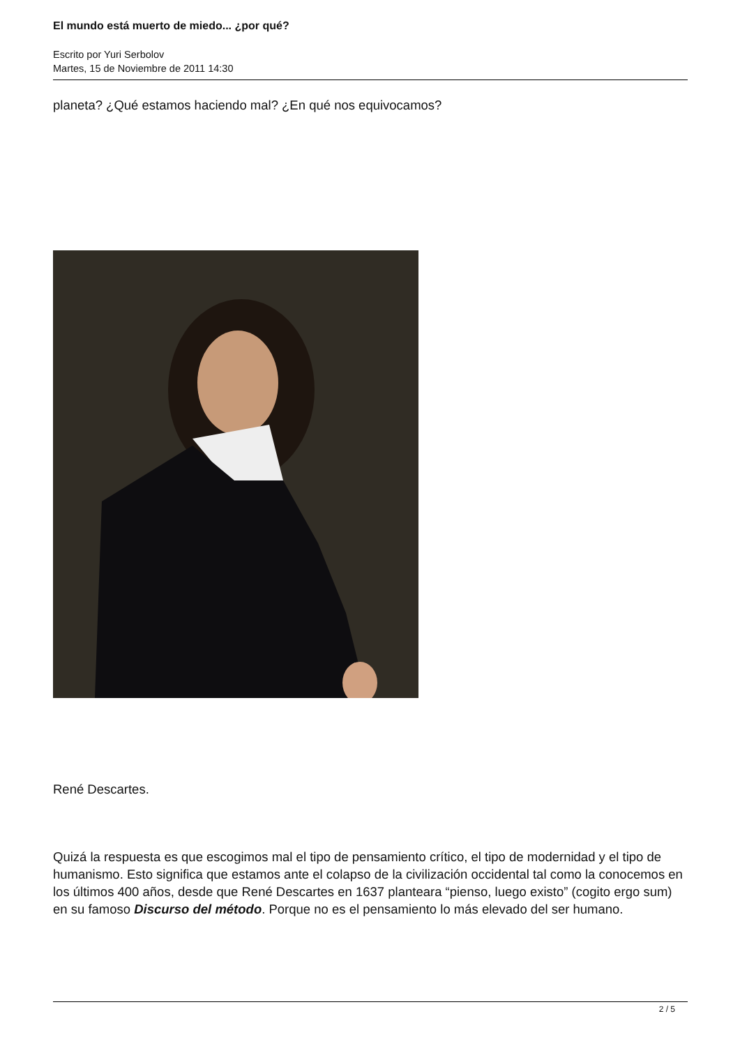El mundo está muerto de miedo... ¿por qué?
Escrito por Yuri Serbolov
Martes, 15 de Noviembre de 2011 14:30
planeta? ¿Qué estamos haciendo mal? ¿En qué nos equivocamos?
René Descartes.
Quizá la respuesta es que escogimos mal el tipo de pensamiento crítico, el tipo de modernidad y el tipo de humanismo. Esto significa que estamos ante el colapso de la civilización occidental tal como la conocemos en los últimos 400 años, desde que René Descartes en 1637 planteara “pienso, luego existo” (cogito ergo sum) en su famoso Discurso del método. Porque no es el pensamiento lo más elevado del ser humano.
2 / 5